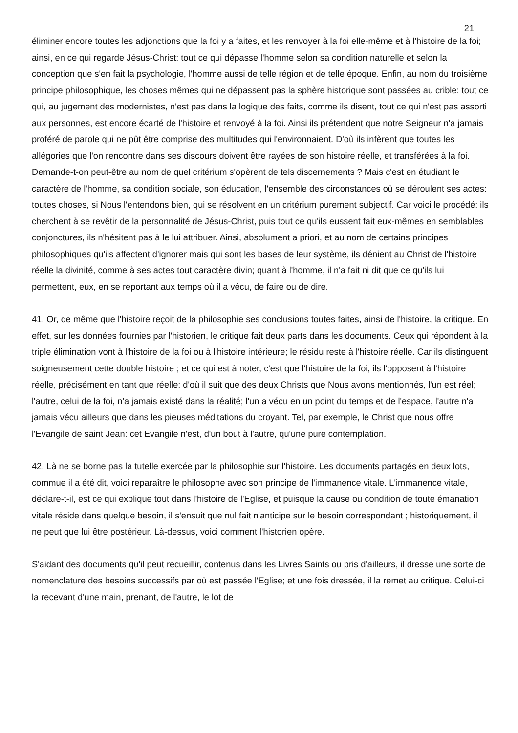21
éliminer encore toutes les adjonctions que la foi y a faites, et les renvoyer à la foi elle-même et à l'histoire de la foi; ainsi, en ce qui regarde Jésus-Christ: tout ce qui dépasse l'homme selon sa condition naturelle et selon la conception que s'en fait la psychologie, l'homme aussi de telle région et de telle époque. Enfin, au nom du troisième principe philosophique, les choses mêmes qui ne dépassent pas la sphère historique sont passées au crible: tout ce qui, au jugement des modernistes, n'est pas dans la logique des faits, comme ils disent, tout ce qui n'est pas assorti aux personnes, est encore écarté de l'histoire et renvoyé à la foi. Ainsi ils prétendent que notre Seigneur n'a jamais proféré de parole qui ne pût être comprise des multitudes qui l'environnaient. D'où ils infèrent que toutes les allégories que l'on rencontre dans ses discours doivent être rayées de son histoire réelle, et transférées à la foi. Demande-t-on peut-être au nom de quel critérium s'opèrent de tels discernements ? Mais c'est en étudiant le caractère de l'homme, sa condition sociale, son éducation, l'ensemble des circonstances où se déroulent ses actes: toutes choses, si Nous l'entendons bien, qui se résolvent en un critérium purement subjectif. Car voici le procédé: ils cherchent à se revêtir de la personnalité de Jésus-Christ, puis tout ce qu'ils eussent fait eux-mêmes en semblables conjonctures, ils n'hésitent pas à le lui attribuer. Ainsi, absolument a priori, et au nom de certains principes philosophiques qu'ils affectent d'ignorer mais qui sont les bases de leur système, ils dénient au Christ de l'histoire réelle la divinité, comme à ses actes tout caractère divin; quant à l'homme, il n'a fait ni dit que ce qu'ils lui permettent, eux, en se reportant aux temps où il a vécu, de faire ou de dire.
41. Or, de même que l'histoire reçoit de la philosophie ses conclusions toutes faites, ainsi de l'histoire, la critique. En effet, sur les données fournies par l'historien, le critique fait deux parts dans les documents. Ceux qui répondent à la triple élimination vont à l'histoire de la foi ou à l'histoire intérieure; le résidu reste à l'histoire réelle. Car ils distinguent soigneusement cette double histoire ; et ce qui est à noter, c'est que l'histoire de la foi, ils l'opposent à l'histoire réelle, précisément en tant que réelle: d'où il suit que des deux Christs que Nous avons mentionnés, l'un est réel; l'autre, celui de la foi, n'a jamais existé dans la réalité; l'un a vécu en un point du temps et de l'espace, l'autre n'a jamais vécu ailleurs que dans les pieuses méditations du croyant. Tel, par exemple, le Christ que nous offre l'Evangile de saint Jean: cet Evangile n'est, d'un bout à l'autre, qu'une pure contemplation.
42. Là ne se borne pas la tutelle exercée par la philosophie sur l'histoire. Les documents partagés en deux lots, commue il a été dit, voici reparaître le philosophe avec son principe de l'immanence vitale. L'immanence vitale, déclare-t-il, est ce qui explique tout dans l'histoire de l'Eglise, et puisque la cause ou condition de toute émanation vitale réside dans quelque besoin, il s'ensuit que nul fait n'anticipe sur le besoin correspondant ; historiquement, il ne peut que lui être postérieur. Là-dessus, voici comment l'historien opère.
S'aidant des documents qu'il peut recueillir, contenus dans les Livres Saints ou pris d'ailleurs, il dresse une sorte de nomenclature des besoins successifs par où est passée l'Eglise; et une fois dressée, il la remet au critique. Celui-ci la recevant d'une main, prenant, de l'autre, le lot de